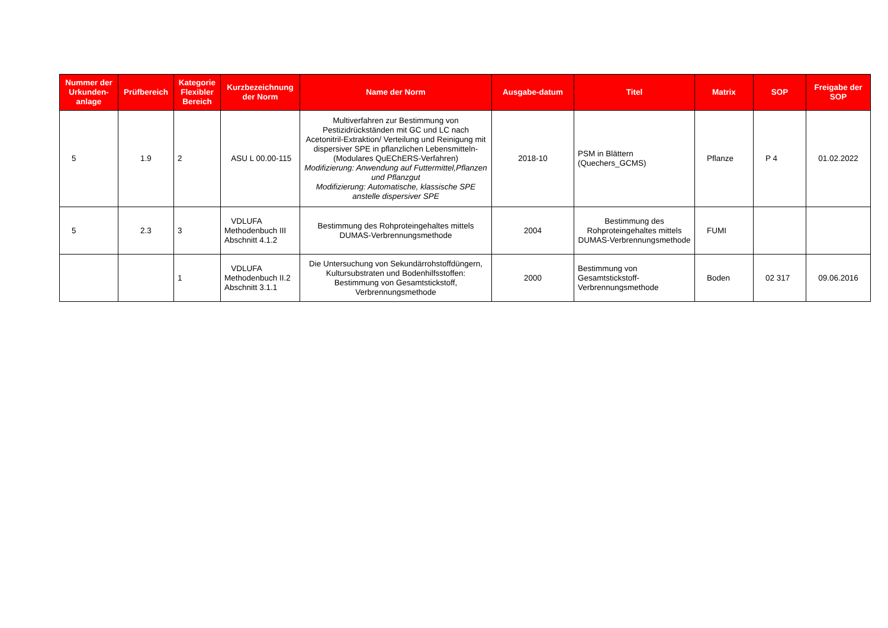| Nummer der Urkunden-anlage | Prüfbereich | Kategorie Flexibler Bereich | Kurzbezeichnung der Norm | Name der Norm | Ausgabe-datum | Titel | Matrix | SOP | Freigabe der SOP |
| --- | --- | --- | --- | --- | --- | --- | --- | --- | --- |
| 5 | 1.9 | 2 | ASU L 00.00-115 | Multiverfahren zur Bestimmung von Pestizidrückständen mit GC und LC nach Acetonitril-Extraktion/ Verteilung und Reinigung mit dispersiver SPE in pflanzlichen Lebensmitteln- (Modulares QuEChERS-Verfahren) Modifizierung: Anwendung auf Futtermittel,Pflanzen und Pflanzgut Modifizierung: Automatische, klassische SPE anstelle dispersiver SPE | 2018-10 | PSM in Blättern (Quechers_GCMS) | Pflanze | P 4 | 01.02.2022 |
| 5 | 2.3 | 3 | VDLUFA Methodenbuch III Abschnitt 4.1.2 | Bestimmung des Rohproteingehaltes mittels DUMAS-Verbrennungsmethode | 2004 | Bestimmung des Rohproteingehaltes mittels DUMAS-Verbrennungsmethode | FUMI | | |
| | | 1 | VDLUFA Methodenbuch II.2 Abschnitt 3.1.1 | Die Untersuchung von Sekundärrohstoffdüngern, Kultursubstraten und Bodenhilfsstoffen: Bestimmung von Gesamtstickstoff, Verbrennungsmethode | 2000 | Bestimmung von Gesamtstickstoff-Verbrennungsmethode | Boden | 02 317 | 09.06.2016 |